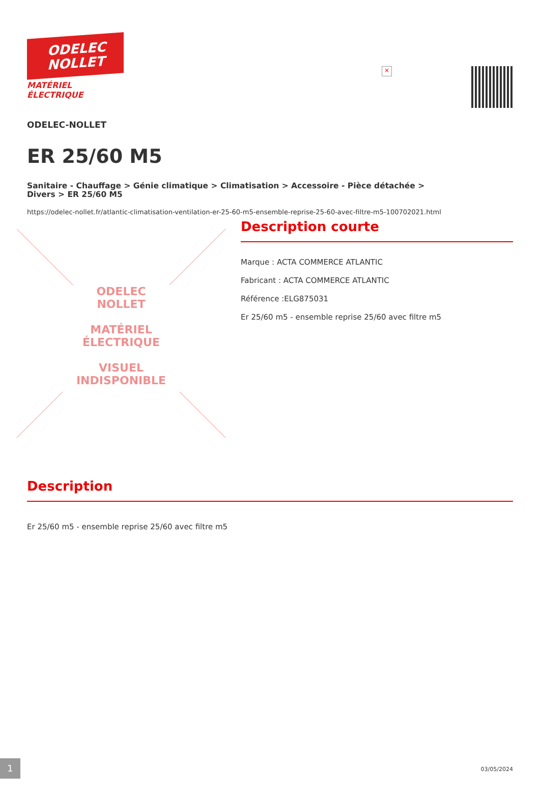ODELEC
NOLLET
MATÉRIEL
ÉLECTRIQUE
×
ODELEC-NOLLET
ER 25/60 M5
Sanitaire - Chauffage > Génie climatique > Climatisation > Accessoire - Pièce détachée >
Divers > ER 25/60 M5
https://odelec-nollet.fr/atlantic-climatisation-ventilation-er-25-60-m5-ensemble-reprise-25-60-avec-filtre-m5-100702021.html
ODELEC
NOLLET
MATÉRIEL
ÉLECTRIQUE
VISUEL INDISPONIBLE
Description courte
Marque : ACTA COMMERCE ATLANTIC
Fabricant : ACTA COMMERCE ATLANTIC
Référence :ELG875031
Er 25/60 m5 - ensemble reprise 25/60 avec filtre m5
Description
Er 25/60 m5 - ensemble reprise 25/60 avec filtre m5
1 03/05/2024